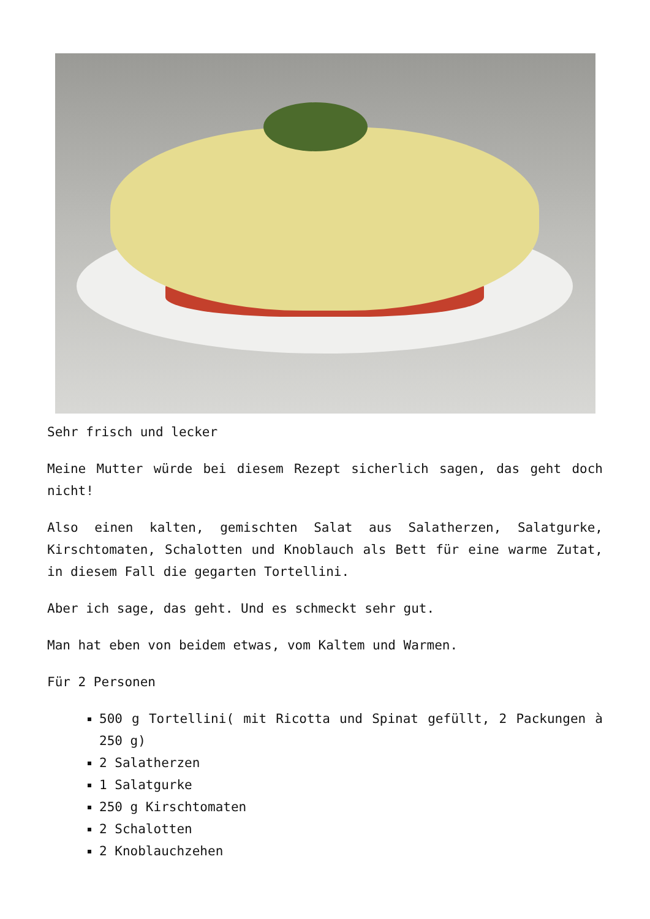Sehr frisch und lecker
Meine Mutter würde bei diesem Rezept sicherlich sagen, das geht doch nicht!
Also einen kalten, gemischten Salat aus Salatherzen, Salatgurke, Kirschtomaten, Schalotten und Knoblauch als Bett für eine warme Zutat, in diesem Fall die gegarten Tortellini.
Aber ich sage, das geht. Und es schmeckt sehr gut.
Man hat eben von beidem etwas, vom Kaltem und Warmen.
Für 2 Personen
500 g Tortellini( mit Ricotta und Spinat gefüllt, 2 Packungen à 250 g)
2 Salatherzen
1 Salatgurke
250 g Kirschtomaten
2 Schalotten
2 Knoblauchzehen